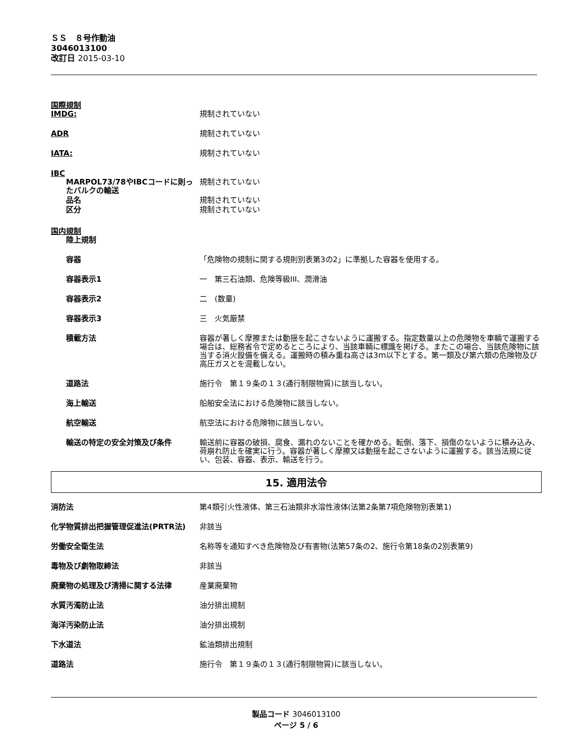ＳＳ　８号作動油
3046013100
改訂日 2015-03-10
国際規制
IMDG: 規制されていない
ADR 規制されていない
IATA: 規制されていない
IBC
MARPOL73/78やIBCコードに則ったバルクの輸送
規制されていない
品名 規制されていない
区分 規制されていない
国内規制
陸上規制
容器 「危険物の規制に関する規則別表第3の2」に準拠した容器を使用する。
容器表示1 一　第三石油類、危険等級III、潤滑油
容器表示2 二　(数量)
容器表示3 三　火気厳禁
積載方法 容器が著しく摩擦または動揺を起こさないように運搬する。指定数量以上の危険物を車輌で運搬する場合は、総務省令で定めるところにより、当該車輌に標識を掲げる。またこの場合、当該危険物に該当する消火設備を備える。運搬時の積み重ね高さは3ｍ以下とする。第一類及び第六類の危険物及び高圧ガスとを混載しない。
道路法 施行令　第１９条の１３(通行制限物質)に該当しない。
海上輸送 船舶安全法における危険物に該当しない。
航空輸送 航空法における危険物に該当しない。
輸送の特定の安全対策及び条件 輸送前に容器の破損、腐食、漏れのないことを確かめる。転倒、落下、損傷のないように積み込み、荷崩れ防止を確実に行う。容器が著しく摩擦又は動揺を起こさないように運搬する。該当法規に従い、包装、容器、表示、輸送を行う。
15. 適用法令
消防法 第4類引火性液体、第三石油類非水溶性液体(法第2条第7項危険物別表第1)
化学物質排出把握管理促進法(PRTR法) 非該当
労働安全衛生法 名称等を通知すべき危険物及び有害物(法第57条の2、施行令第18条の2別表第9)
毒物及び劇物取締法 非該当
廃棄物の処理及び清掃に関する法律 産業廃棄物
水質汚濁防止法 油分排出規制
海洋汚染防止法 油分排出規制
下水道法 鉱油類排出規制
道路法 施行令　第１９条の１３(通行制限物質)に該当しない。
製品コード 3046013100
ページ 5 / 6